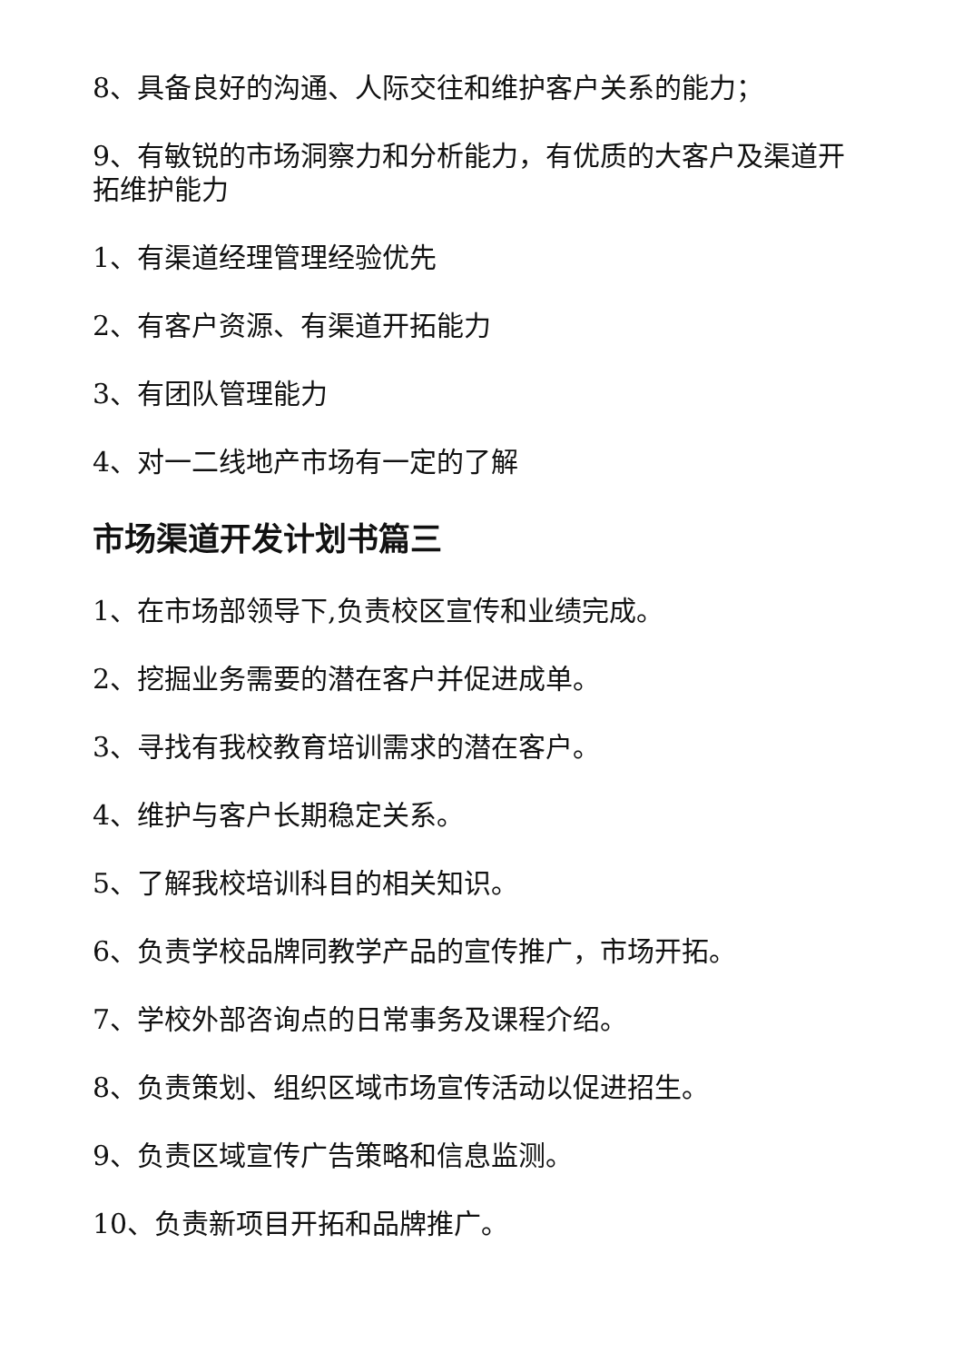8、具备良好的沟通、人际交往和维护客户关系的能力；
9、有敏锐的市场洞察力和分析能力，有优质的大客户及渠道开拓维护能力
1、有渠道经理管理经验优先
2、有客户资源、有渠道开拓能力
3、有团队管理能力
4、对一二线地产市场有一定的了解
市场渠道开发计划书篇三
1、在市场部领导下,负责校区宣传和业绩完成。
2、挖掘业务需要的潜在客户并促进成单。
3、寻找有我校教育培训需求的潜在客户。
4、维护与客户长期稳定关系。
5、了解我校培训科目的相关知识。
6、负责学校品牌同教学产品的宣传推广，市场开拓。
7、学校外部咨询点的日常事务及课程介绍。
8、负责策划、组织区域市场宣传活动以促进招生。
9、负责区域宣传广告策略和信息监测。
10、负责新项目开拓和品牌推广。